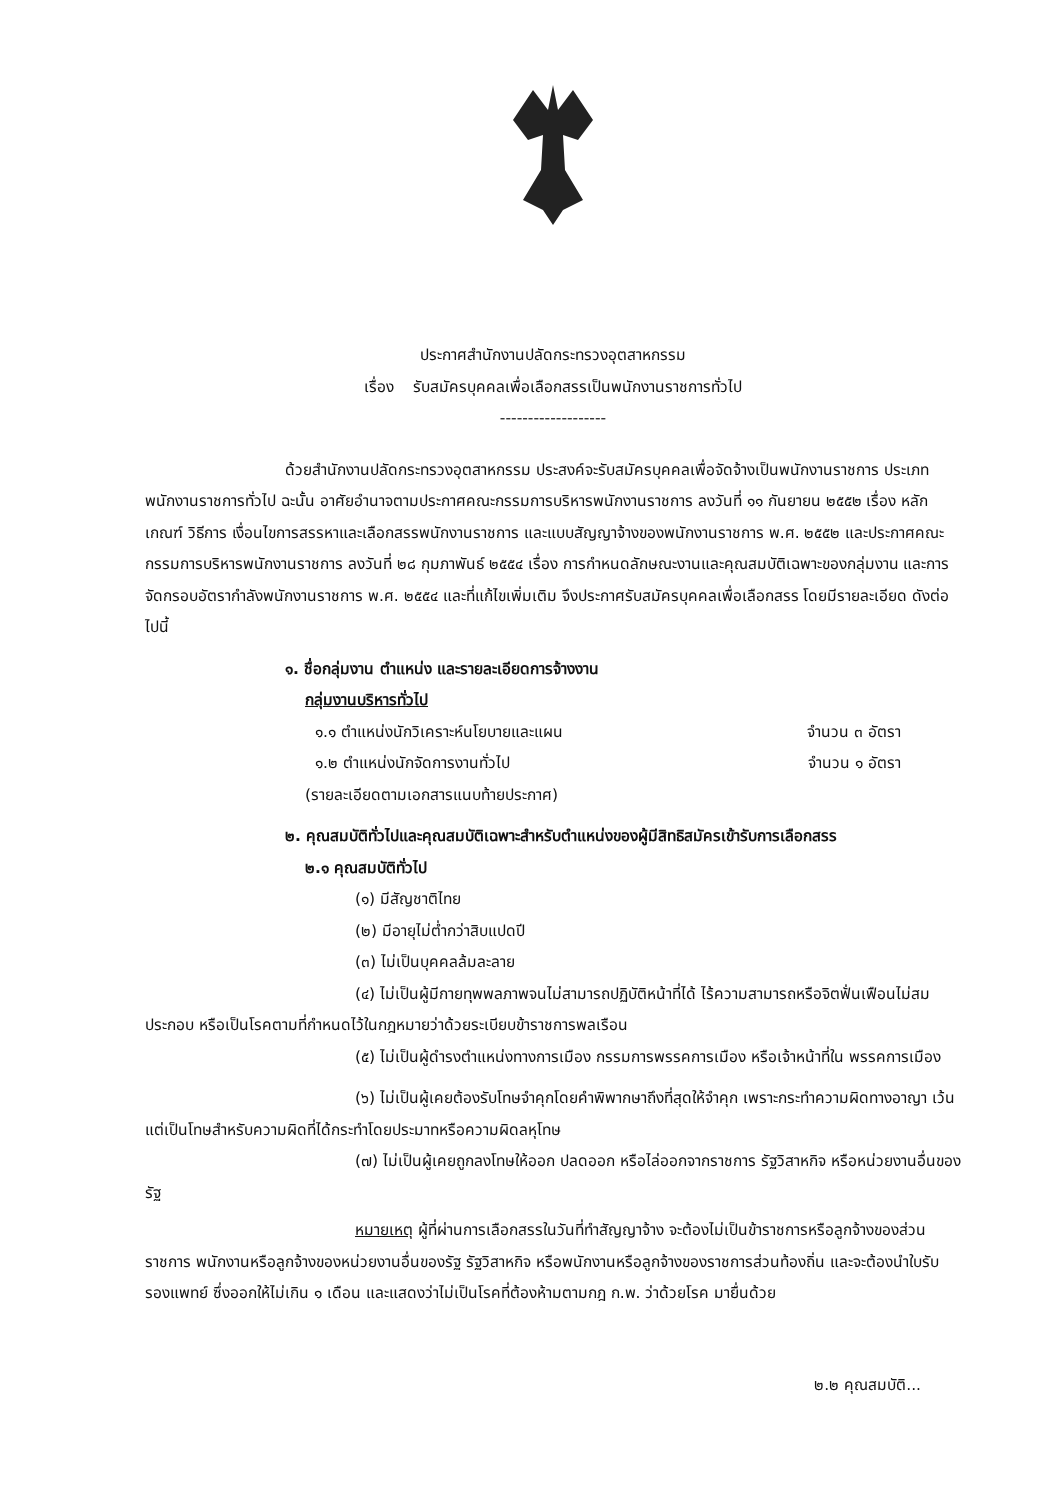ประกาศสำนักงานปลัดกระทรวงอุตสาหกรรม
เรื่อง รับสมัครบุคคลเพื่อเลือกสรรเป็นพนักงานราชการทั่วไป
-------------------
ด้วยสำนักงานปลัดกระทรวงอุตสาหกรรม ประสงค์จะรับสมัครบุคคลเพื่อจัดจ้างเป็นพนักงานราชการ ประเภทพนักงานราชการทั่วไป ฉะนั้น อาศัยอำนาจตามประกาศคณะกรรมการบริหารพนักงานราชการ ลงวันที่ ๑๑ กันยายน ๒๕๕๒ เรื่อง หลักเกณฑ์ วิธีการ เงื่อนไขการสรรหาและเลือกสรรพนักงานราชการ และแบบสัญญาจ้างของพนักงานราชการ พ.ศ. ๒๕๕๒ และประกาศคณะกรรมการบริหารพนักงานราชการ ลงวันที่ ๒๘ กุมภาพันธ์ ๒๕๕๔ เรื่อง การกำหนดลักษณะงานและคุณสมบัติเฉพาะของกลุ่มงาน และการจัดกรอบอัตรากำลังพนักงานราชการ พ.ศ. ๒๕๕๔ และที่แก้ไขเพิ่มเติม จึงประกาศรับสมัครบุคคลเพื่อเลือกสรร โดยมีรายละเอียด ดังต่อไปนี้
๑. ชื่อกลุ่มงาน ตำแหน่ง และรายละเอียดการจ้างงาน
กลุ่มงานบริหารทั่วไป
๑.๑ ตำแหน่งนักวิเคราะห์นโยบายและแผน จำนวน ๓ อัตรา
๑.๒ ตำแหน่งนักจัดการงานทั่วไป จำนวน ๑ อัตรา
(รายละเอียดตามเอกสารแนบท้ายประกาศ)
๒. คุณสมบัติทั่วไปและคุณสมบัติเฉพาะสำหรับตำแหน่งของผู้มีสิทธิสมัครเข้ารับการเลือกสรร
๒.๑ คุณสมบัติทั่วไป
(๑) มีสัญชาติไทย
(๒) มีอายุไม่ต่ำกว่าสิบแปดปี
(๓) ไม่เป็นบุคคลล้มละลาย
(๔) ไม่เป็นผู้มีกายทุพพลภาพจนไม่สามารถปฏิบัติหน้าที่ได้ ไร้ความสามารถหรือจิตฟั่นเฟือนไม่สมประกอบ หรือเป็นโรคตามที่กำหนดไว้ในกฎหมายว่าด้วยระเบียบข้าราชการพลเรือน
(๕) ไม่เป็นผู้ดำรงตำแหน่งทางการเมือง กรรมการพรรคการเมือง หรือเจ้าหน้าที่ใน พรรคการเมือง
(๖) ไม่เป็นผู้เคยต้องรับโทษจำคุกโดยคำพิพากษาถึงที่สุดให้จำคุก เพราะกระทำความผิดทางอาญา เว้นแต่เป็นโทษสำหรับความผิดที่ได้กระทำโดยประมาทหรือความผิดลหุโทษ
(๗) ไม่เป็นผู้เคยถูกลงโทษให้ออก ปลดออก หรือไล่ออกจากราชการ รัฐวิสาหกิจ หรือหน่วยงานอื่นของรัฐ
หมายเหตุ ผู้ที่ผ่านการเลือกสรรในวันที่ทำสัญญาจ้าง จะต้องไม่เป็นข้าราชการหรือลูกจ้างของส่วนราชการ พนักงานหรือลูกจ้างของหน่วยงานอื่นของรัฐ รัฐวิสาหกิจ หรือพนักงานหรือลูกจ้างของราชการส่วนท้องถิ่น และจะต้องนำใบรับรองแพทย์ ซึ่งออกให้ไม่เกิน ๑ เดือน และแสดงว่าไม่เป็นโรคที่ต้องห้ามตามกฎ ก.พ. ว่าด้วยโรค มายื่นด้วย
๒.๒ คุณสมบัติ...